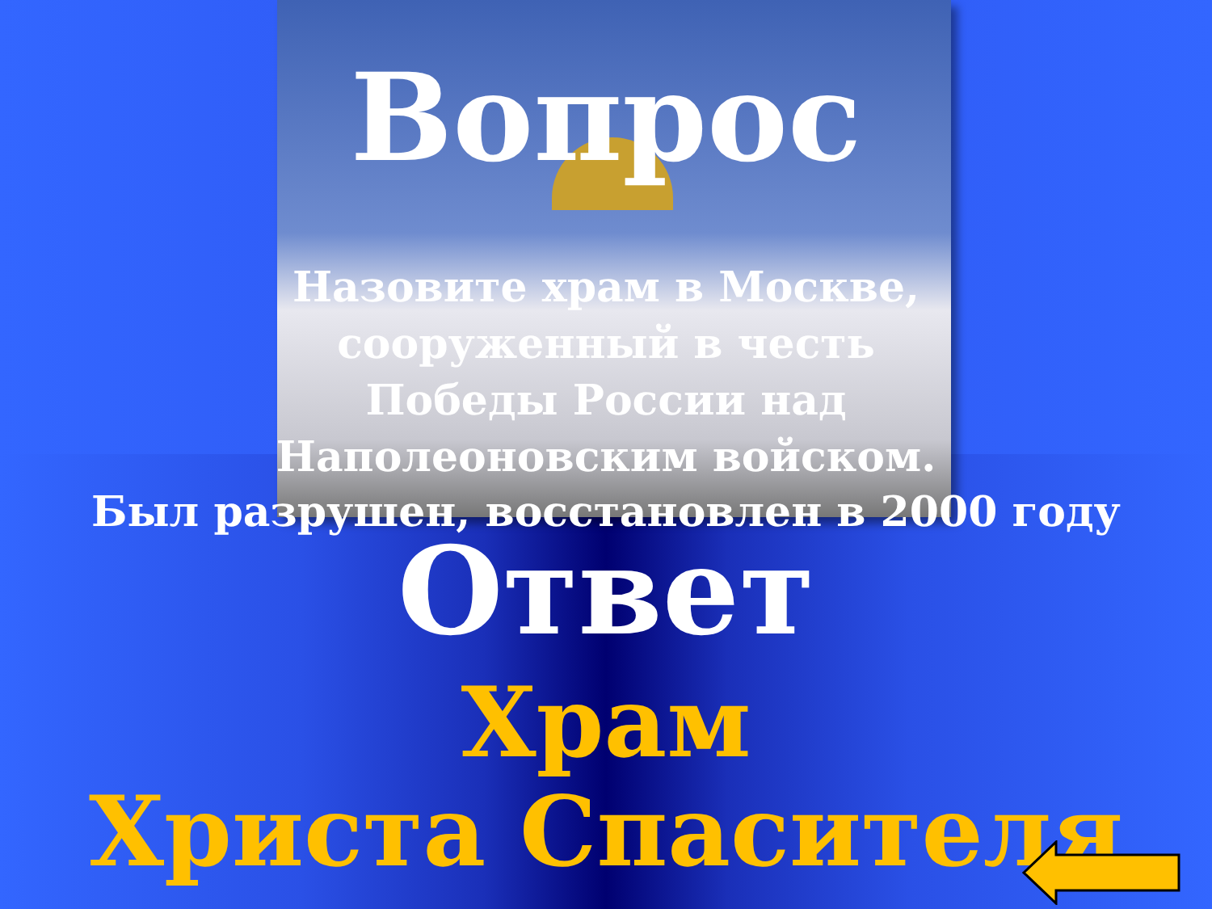Вопрос
Назовите храм в Москве,
сооруженный в честь
Победы России над
Наполеоновским войском.
Был разрушен, восстановлен в 2000 году
Ответ
Храм
Христа Спасителя